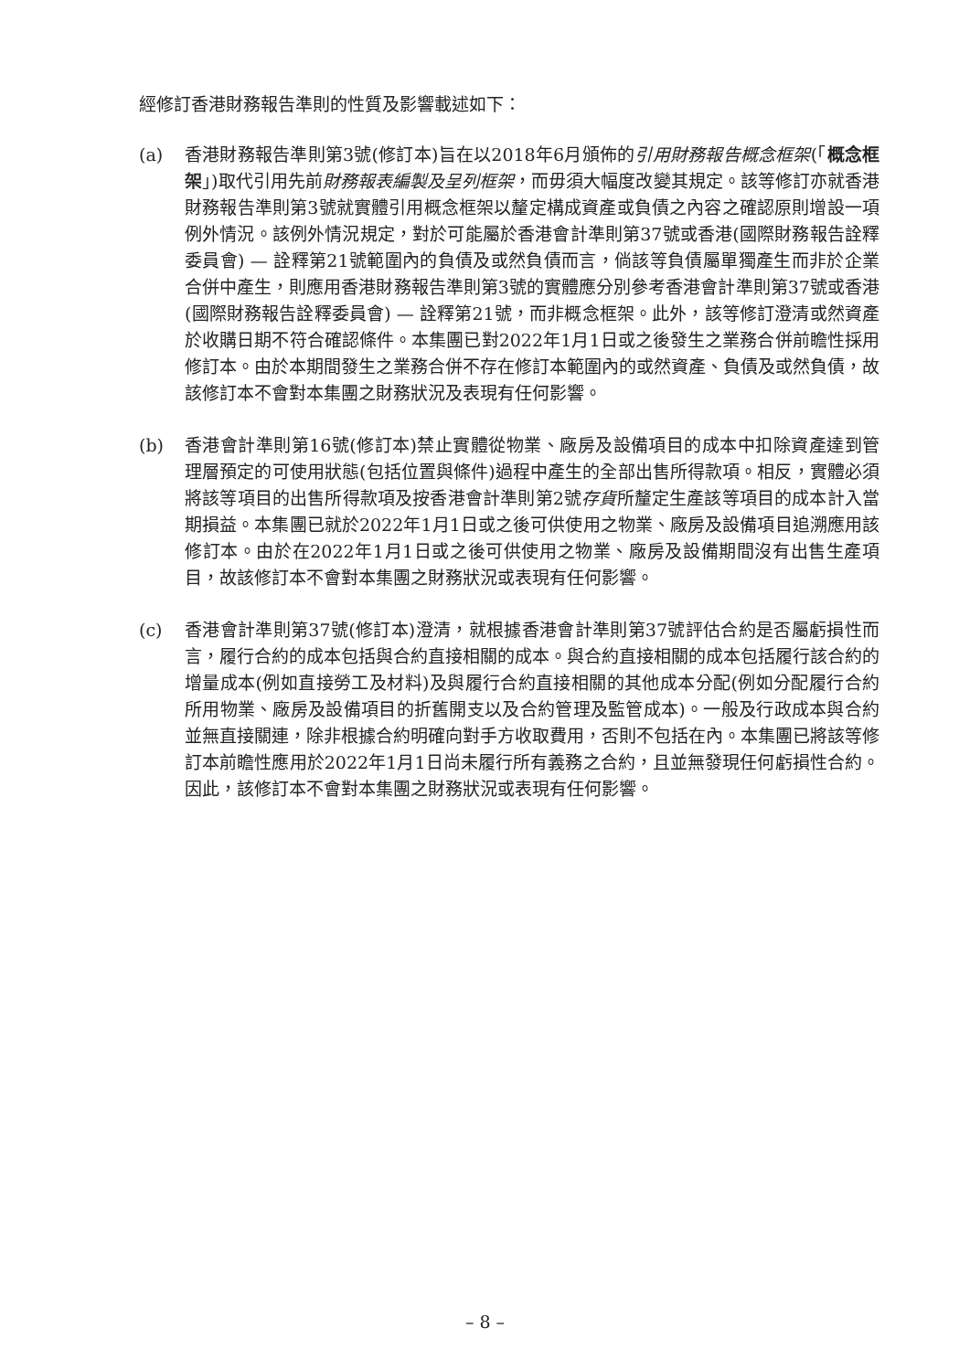經修訂香港財務報告準則的性質及影響載述如下：
(a) 香港財務報告準則第3號(修訂本)旨在以2018年6月頒佈的引用財務報告概念框架(「概念框架」)取代引用先前財務報表編製及呈列框架，而毋須大幅度改變其規定。該等修訂亦就香港財務報告準則第3號就實體引用概念框架以釐定構成資產或負債之內容之確認原則增設一項例外情況。該例外情況規定，對於可能屬於香港會計準則第37號或香港(國際財務報告詮釋委員會) — 詮釋第21號範圍內的負債及或然負債而言，倘該等負債屬單獨產生而非於企業合併中產生，則應用香港財務報告準則第3號的實體應分別參考香港會計準則第37號或香港(國際財務報告詮釋委員會) — 詮釋第21號，而非概念框架。此外，該等修訂澄清或然資產於收購日期不符合確認條件。本集團已對2022年1月1日或之後發生之業務合併前瞻性採用修訂本。由於本期間發生之業務合併不存在修訂本範圍內的或然資產、負債及或然負債，故該修訂本不會對本集團之財務狀況及表現有任何影響。
(b) 香港會計準則第16號(修訂本)禁止實體從物業、廠房及設備項目的成本中扣除資產達到管理層預定的可使用狀態(包括位置與條件)過程中產生的全部出售所得款項。相反，實體必須將該等項目的出售所得款項及按香港會計準則第2號存貨所釐定生產該等項目的成本計入當期損益。本集團已就於2022年1月1日或之後可供使用之物業、廠房及設備項目追溯應用該修訂本。由於在2022年1月1日或之後可供使用之物業、廠房及設備期間沒有出售生產項目，故該修訂本不會對本集團之財務狀況或表現有任何影響。
(c) 香港會計準則第37號(修訂本)澄清，就根據香港會計準則第37號評估合約是否屬虧損性而言，履行合約的成本包括與合約直接相關的成本。與合約直接相關的成本包括履行該合約的增量成本(例如直接勞工及材料)及與履行合約直接相關的其他成本分配(例如分配履行合約所用物業、廠房及設備項目的折舊開支以及合約管理及監管成本)。一般及行政成本與合約並無直接關連，除非根據合約明確向對手方收取費用，否則不包括在內。本集團已將該等修訂本前瞻性應用於2022年1月1日尚未履行所有義務之合約，且並無發現任何虧損性合約。因此，該修訂本不會對本集團之財務狀況或表現有任何影響。
– 8 –